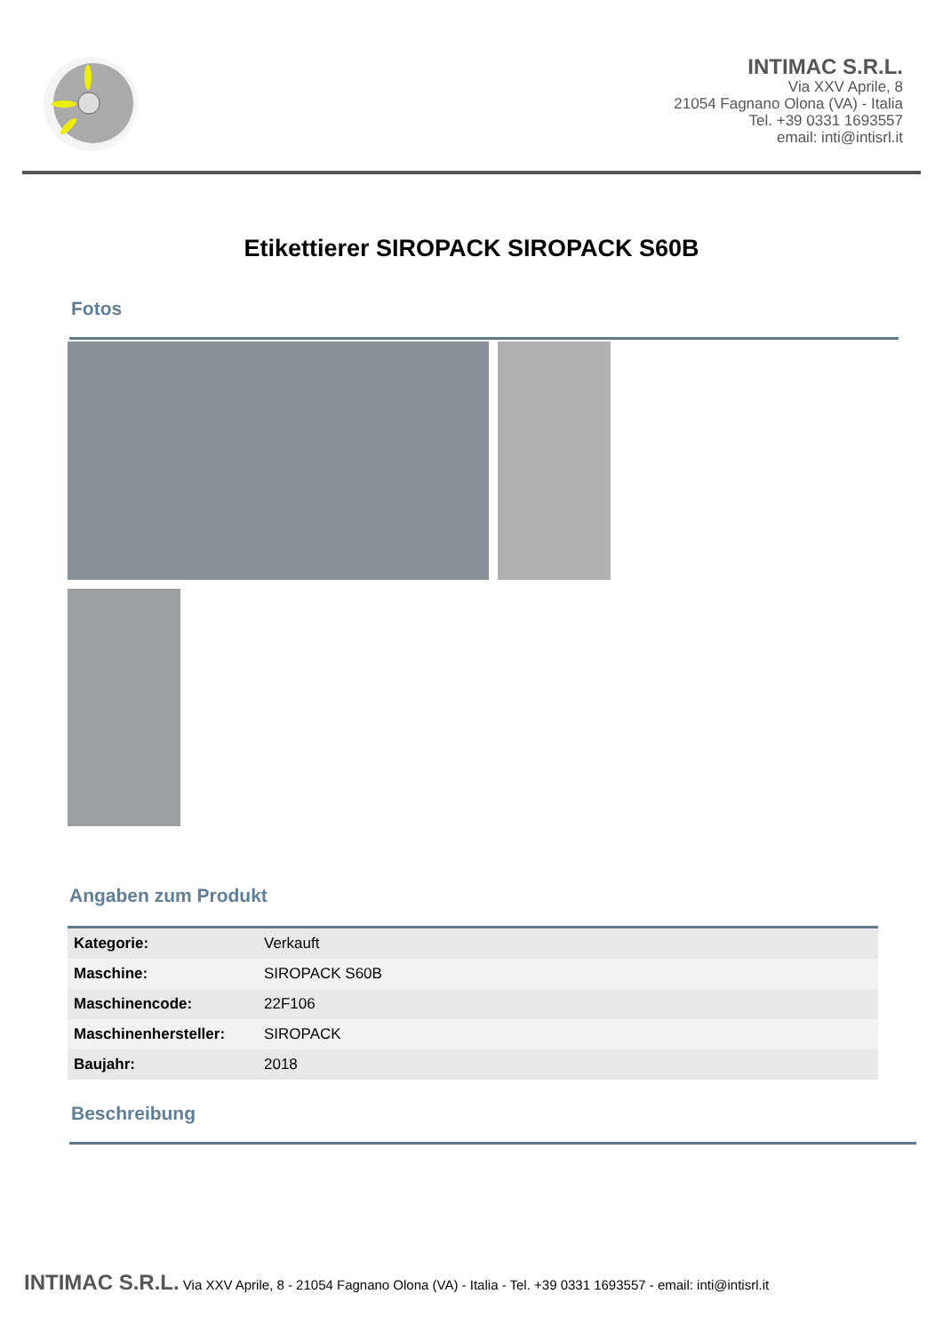INTIMAC S.R.L.
Via XXV Aprile, 8
21054 Fagnano Olona (VA) - Italia
Tel. +39 0331 1693557
email: inti@intisrl.it
Etikettierer SIROPACK SIROPACK S60B
Fotos
Angaben zum Produkt
| Kategorie: | Verkauft |
| Maschine: | SIROPACK S60B |
| Maschinencode: | 22F106 |
| Maschinenhersteller: | SIROPACK |
| Baujahr: | 2018 |
Beschreibung
INTIMAC S.R.L. Via XXV Aprile, 8 - 21054 Fagnano Olona (VA) - Italia - Tel. +39 0331 1693557 - email: inti@intisrl.it